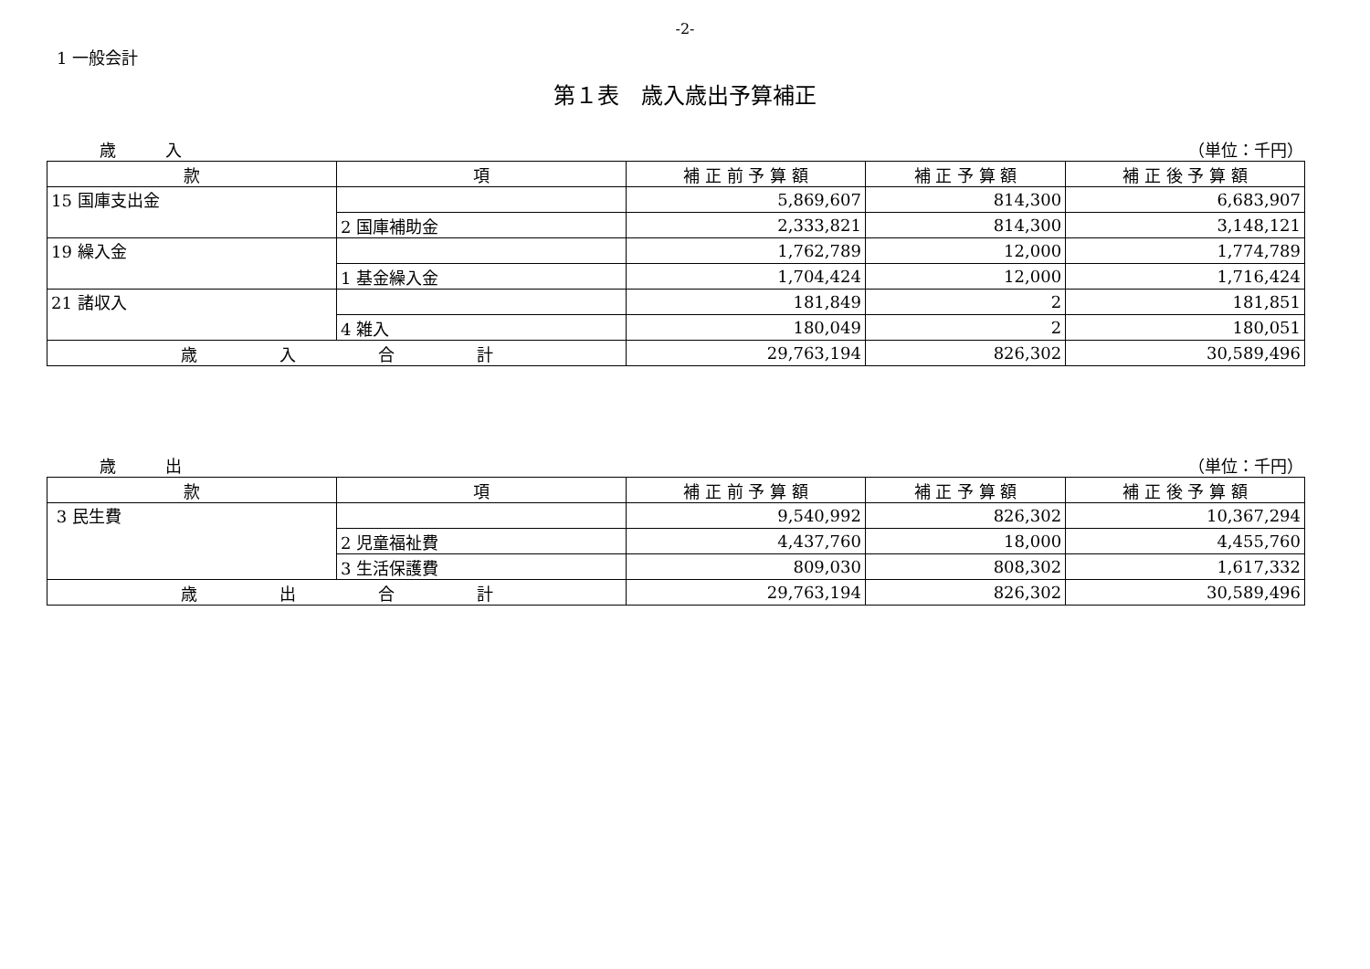-2-
1 一般会計
第１表　歳入歳出予算補正
歳　　　入 （単位：千円）
| 款 | 項 | 補 正 前 予 算 額 | 補 正 予 算 額 | 補 正 後 予 算 額 |
| --- | --- | --- | --- | --- |
| 15 国庫支出金 | | 5,869,607 | 814,300 | 6,683,907 |
| | 2 国庫補助金 | 2,333,821 | 814,300 | 3,148,121 |
| 19 繰入金 | | 1,762,789 | 12,000 | 1,774,789 |
| | 1 基金繰入金 | 1,704,424 | 12,000 | 1,716,424 |
| 21 諸収入 | | 181,849 | 2 | 181,851 |
| | 4 雑入 | 180,049 | 2 | 180,051 |
| 歳 入 合 計 | | 29,763,194 | 826,302 | 30,589,496 |
歳　　　出 （単位：千円）
| 款 | 項 | 補 正 前 予 算 額 | 補 正 予 算 額 | 補 正 後 予 算 額 |
| --- | --- | --- | --- | --- |
| 3 民生費 | | 9,540,992 | 826,302 | 10,367,294 |
| | 2 児童福祉費 | 4,437,760 | 18,000 | 4,455,760 |
| | 3 生活保護費 | 809,030 | 808,302 | 1,617,332 |
| 歳 出 合 計 | | 29,763,194 | 826,302 | 30,589,496 |